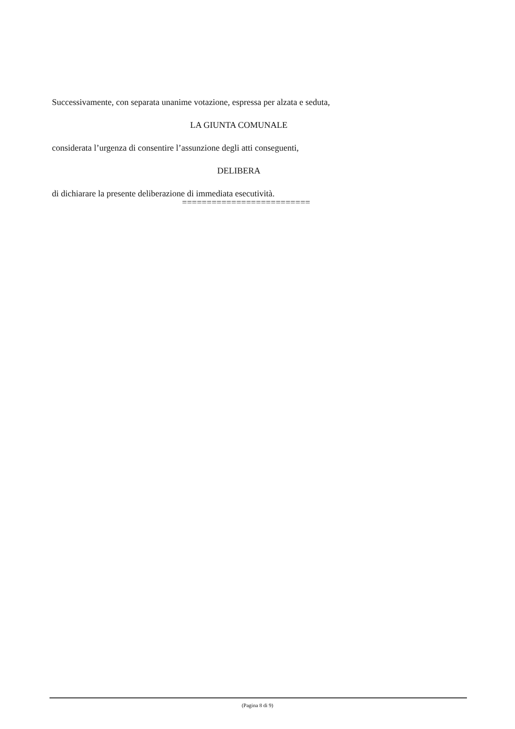Successivamente, con separata unanime votazione, espressa per alzata e seduta,
LA GIUNTA COMUNALE
considerata l’urgenza di consentire l’assunzione degli atti conseguenti,
DELIBERA
di dichiarare la presente deliberazione di immediata esecutività.
==========================
(Pagina 8 di 9)